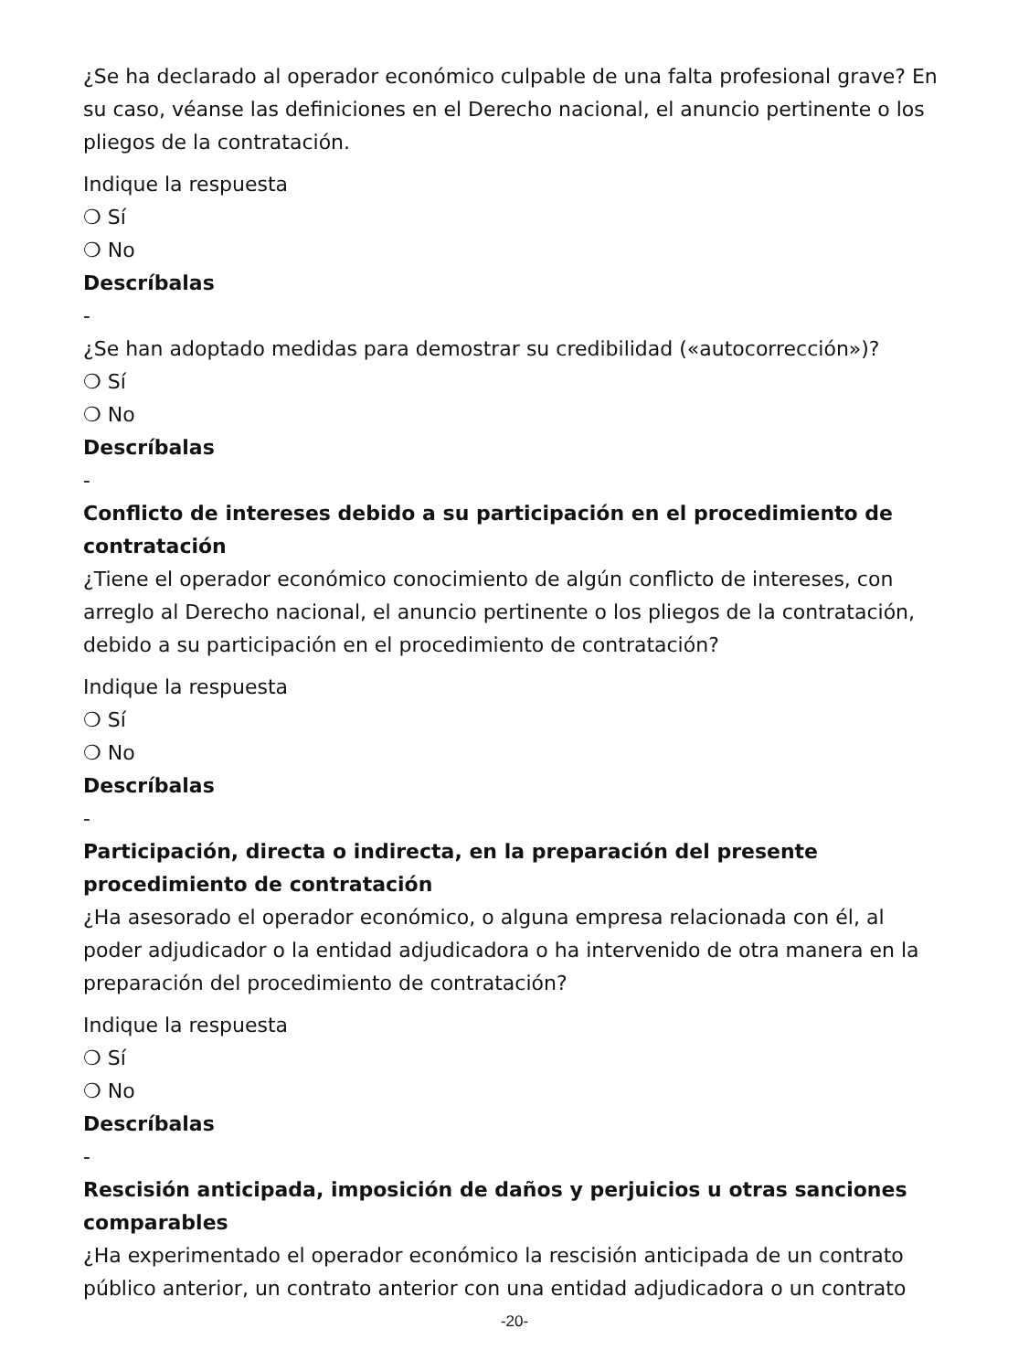¿Se ha declarado al operador económico culpable de una falta profesional grave? En su caso, véanse las definiciones en el Derecho nacional, el anuncio pertinente o los pliegos de la contratación.
Indique la respuesta
❍ Sí
❍ No
Descríbalas
-
¿Se han adoptado medidas para demostrar su credibilidad («autocorrección»)?
❍ Sí
❍ No
Descríbalas
-
Conflicto de intereses debido a su participación en el procedimiento de contratación
¿Tiene el operador económico conocimiento de algún conflicto de intereses, con arreglo al Derecho nacional, el anuncio pertinente o los pliegos de la contratación, debido a su participación en el procedimiento de contratación?
Indique la respuesta
❍ Sí
❍ No
Descríbalas
-
Participación, directa o indirecta, en la preparación del presente procedimiento de contratación
¿Ha asesorado el operador económico, o alguna empresa relacionada con él, al poder adjudicador o la entidad adjudicadora o ha intervenido de otra manera en la preparación del procedimiento de contratación?
Indique la respuesta
❍ Sí
❍ No
Descríbalas
-
Rescisión anticipada, imposición de daños y perjuicios u otras sanciones comparables
¿Ha experimentado el operador económico la rescisión anticipada de un contrato público anterior, un contrato anterior con una entidad adjudicadora o un contrato
-20-